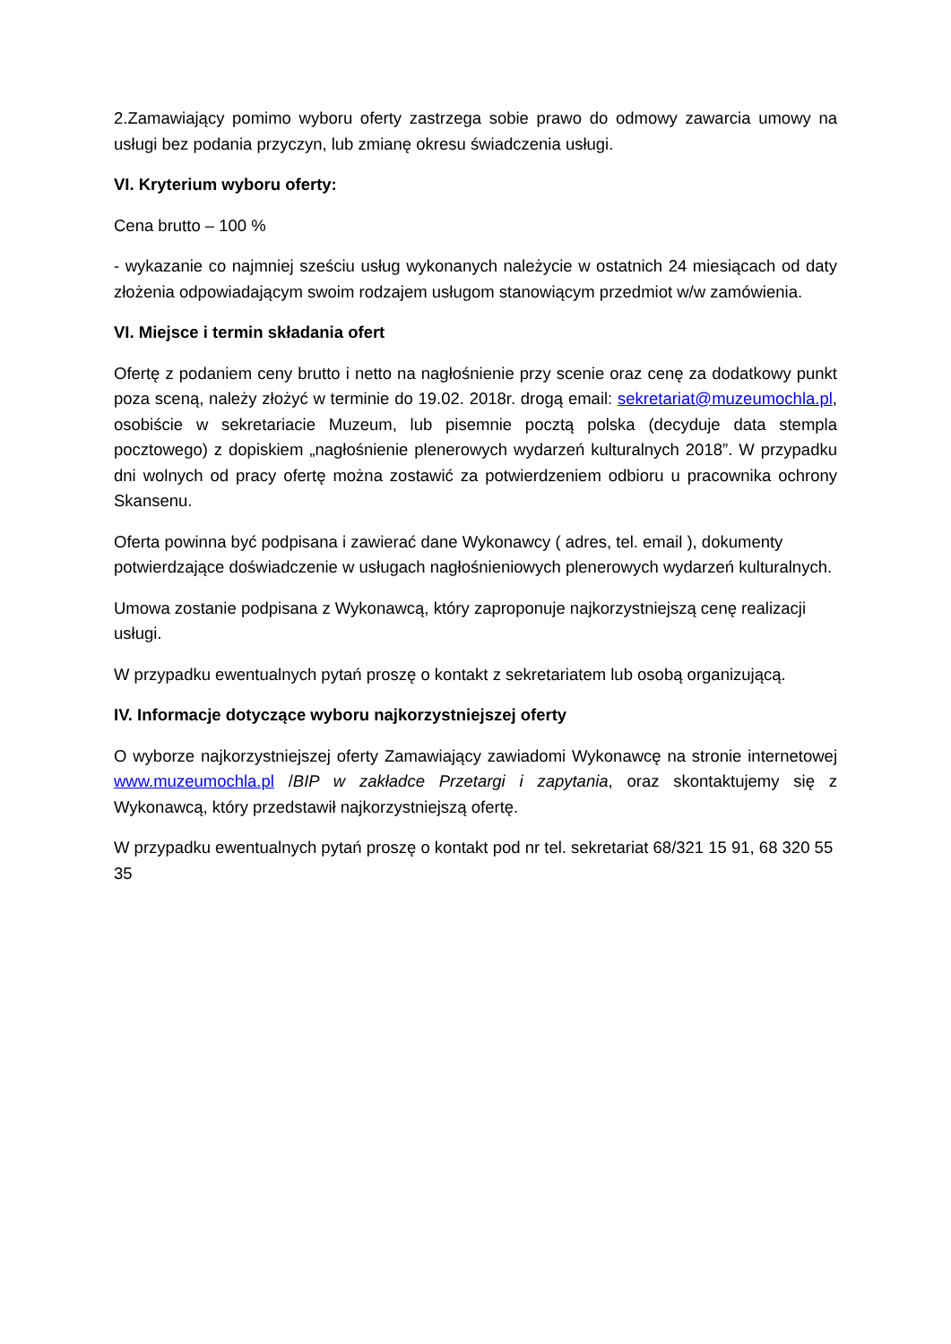2.Zamawiający pomimo wyboru oferty zastrzega sobie prawo do odmowy zawarcia umowy na usługi bez podania przyczyn, lub zmianę okresu świadczenia usługi.
VI. Kryterium wyboru oferty:
Cena brutto – 100 %
- wykazanie co najmniej sześciu usług wykonanych należycie w ostatnich 24 miesiącach od daty złożenia odpowiadającym swoim rodzajem usługom stanowiącym przedmiot w/w zamówienia.
VI. Miejsce i termin składania ofert
Ofertę z podaniem ceny brutto i netto na nagłośnienie przy scenie oraz cenę za dodatkowy punkt poza sceną, należy złożyć w terminie do 19.02. 2018r. drogą email: sekretariat@muzeumochla.pl, osobiście w sekretariacie Muzeum, lub pisemnie pocztą polska (decyduje data stempla pocztowego) z dopiskiem „nagłośnienie plenerowych wydarzeń kulturalnych 2018”. W przypadku dni wolnych od pracy ofertę można zostawić za potwierdzeniem odbioru u pracownika ochrony Skansenu.
Oferta powinna być podpisana i zawierać dane Wykonawcy ( adres, tel. email ), dokumenty potwierdzające doświadczenie w usługach nagłośnieniowych plenerowych wydarzeń kulturalnych.
Umowa zostanie podpisana z Wykonawcą, który zaproponuje najkorzystniejszą cenę realizacji usługi.
W przypadku ewentualnych pytań proszę o kontakt z sekretariatem lub osobą organizującą.
IV. Informacje dotyczące wyboru najkorzystniejszej oferty
O wyborze najkorzystniejszej oferty Zamawiający zawiadomi Wykonawcę na stronie internetowej www.muzeumochla.pl /BIP w zakładce Przetargi i zapytania, oraz skontaktujemy się z Wykonawcą, który przedstawił najkorzystniejszą ofertę.
W przypadku ewentualnych pytań proszę o kontakt pod nr tel. sekretariat 68/321 15 91, 68 320 55 35